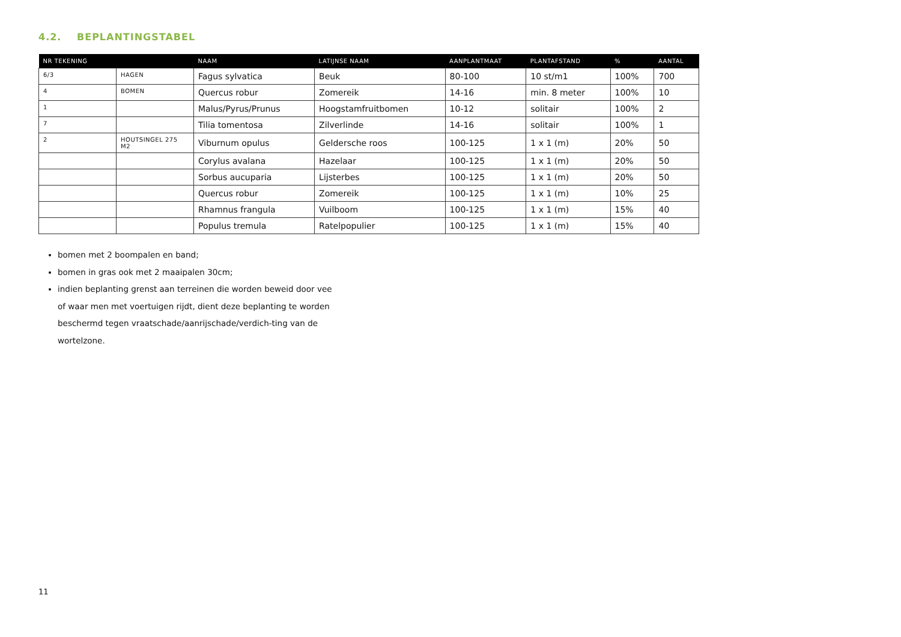4.2. BEPLANTINGSTABEL
| NR TEKENING | | NAAM | LATIJNSE NAAM | AANPLANTMAAT | PLANTAFSTAND | % | AANTAL |
| --- | --- | --- | --- | --- | --- | --- | --- |
| 6/3 | HAGEN | Fagus sylvatica | Beuk | 80-100 | 10 st/m1 | 100% | 700 |
| 4 | BOMEN | Quercus robur | Zomereik | 14-16 | min. 8 meter | 100% | 10 |
| 1 | | Malus/Pyrus/Prunus | Hoogstamfruitbomen | 10-12 | solitair | 100% | 2 |
| 7 | | Tilia tomentosa | Zilverlinde | 14-16 | solitair | 100% | 1 |
| 2 | HOUTSINGEL 275 M2 | Viburnum opulus | Geldersche roos | 100-125 | 1 x 1 (m) | 20% | 50 |
| | | Corylus avalana | Hazelaar | 100-125 | 1 x 1 (m) | 20% | 50 |
| | | Sorbus aucuparia | Lijsterbes | 100-125 | 1 x 1 (m) | 20% | 50 |
| | | Quercus robur | Zomereik | 100-125 | 1 x 1 (m) | 10% | 25 |
| | | Rhamnus frangula | Vuilboom | 100-125 | 1 x 1 (m) | 15% | 40 |
| | | Populus tremula | Ratelpopulier | 100-125 | 1 x 1 (m) | 15% | 40 |
bomen met 2 boompalen en band;
bomen in gras ook met 2 maaipalen 30cm;
indien beplanting grenst aan terreinen die worden beweid door vee of waar men met voertuigen rijdt, dient deze beplanting te worden beschermd tegen vraatschade/aanrijschade/verdich-ting van de wortelzone.
11